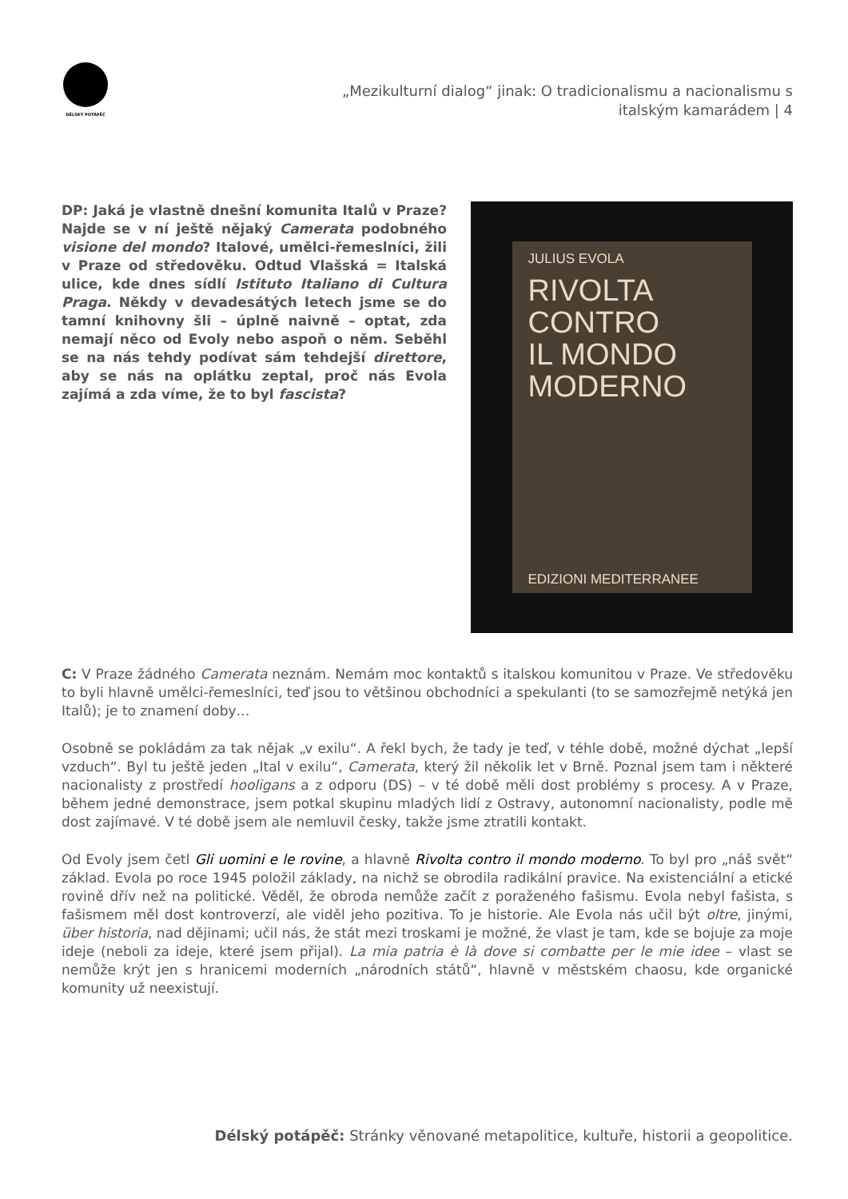DÉLSKÝ POTÁPĚČ
„Mezikulturní dialog“ jinak: O tradicionalismu a nacionalismu s
italským kamarádem | 4
DP: Jaká je vlastně dnešní komunita Italů v Praze? Najde se v ní ještě nějaký Camerata podobného visione del mondo? Italové, umělci-řemeslníci, žili v Praze od středověku. Odtud Vlašská = Italská ulice, kde dnes sídlí Istituto Italiano di Cultura Praga. Někdy v devadesátých letech jsme se do tamní knihovny šli – úplně naivně – optat, zda nemají něco od Evoly nebo aspoň o něm. Seběhl se na nás tehdy podívat sám tehdejší direttore, aby se nás na oplátku zeptal, proč nás Evola zajímá a zda víme, že to byl fascista?
JULIUS EVOLA
RIVOLTA
CONTRO
IL MONDO
MODERNO
EDIZIONI MEDITERRANEE
C: V Praze žádného Camerata neznám. Nemám moc kontaktů s italskou komunitou v Praze. Ve středověku to byli hlavně umělci-řemeslníci, teď jsou to většinou obchodníci a spekulanti (to se samozřejmě netýká jen Italů); je to znamení doby…
Osobně se pokládám za tak nějak „v exilu“. A řekl bych, že tady je teď, v téhle době, možné dýchat „lepší vzduch“. Byl tu ještě jeden „Ital v exilu“, Camerata, který žil několik let v Brně. Poznal jsem tam i některé nacionalisty z prostředí hooligans a z odporu (DS) – v té době měli dost problémy s procesy. A v Praze, během jedné demonstrace, jsem potkal skupinu mladých lidí z Ostravy, autonomní nacionalisty, podle mě dost zajímavé. V té době jsem ale nemluvil česky, takže jsme ztratili kontakt.
Od Evoly jsem četl Gli uomini e le rovine, a hlavně Rivolta contro il mondo moderno. To byl pro „náš svět“ základ. Evola po roce 1945 položil základy, na nichž se obrodila radikální pravice. Na existenciální a etické rovině dřív než na politické. Věděl, že obroda nemůže začít z poraženého fašismu. Evola nebyl fašista, s fašismem měl dost kontroverzí, ale viděl jeho pozitiva. To je historie. Ale Evola nás učil být oltre, jinými, über historia, nad dějinami; učil nás, že stát mezi troskami je možné, že vlast je tam, kde se bojuje za moje ideje (neboli za ideje, které jsem přijal). La mia patria è là dove si combatte per le mie idee – vlast se nemůže krýt jen s hranicemi moderních „národních států“, hlavně v městském chaosu, kde organické komunity už neexistují.
Délský potápěč: Stránky věnované metapolitice, kultuře, historii a geopolitice.